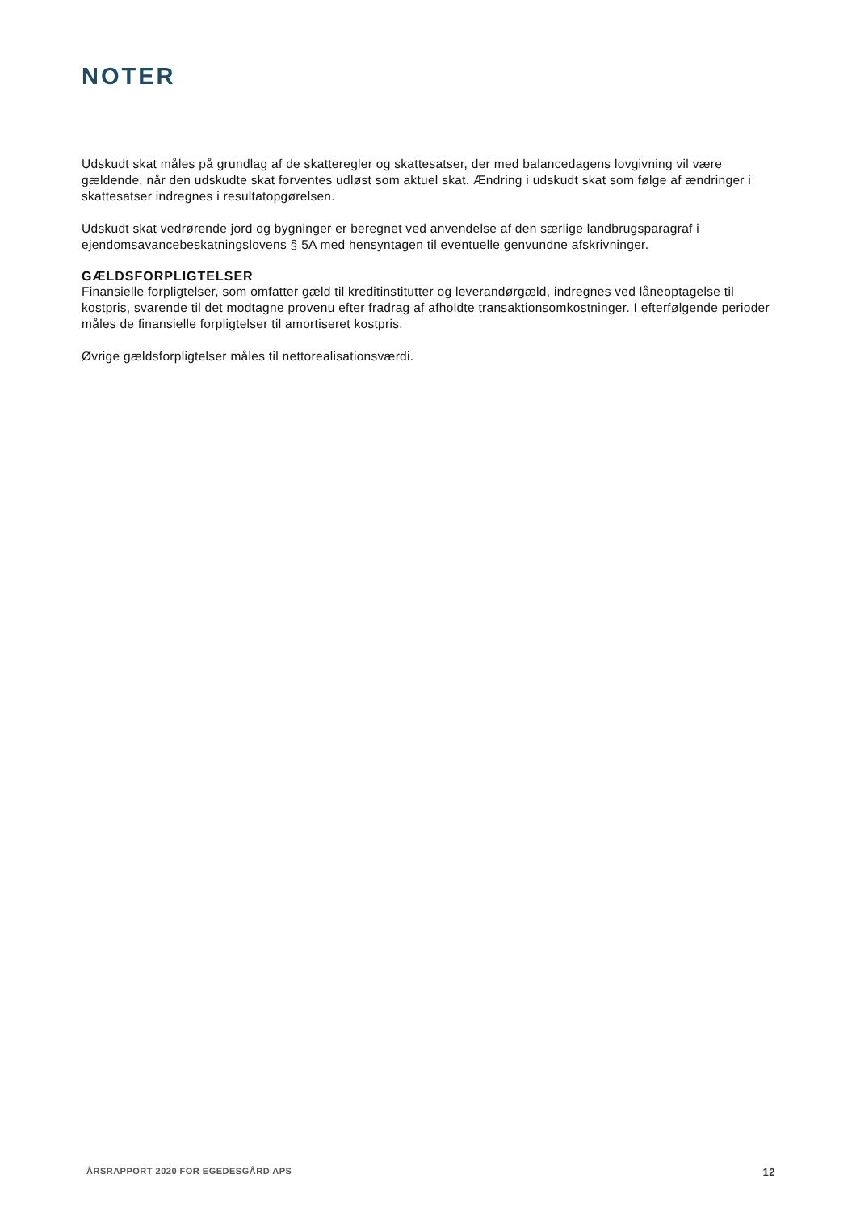NOTER
Udskudt skat måles på grundlag af de skatteregler og skattesatser, der med balancedagens lovgivning vil være gældende, når den udskudte skat forventes udløst som aktuel skat. Ændring i udskudt skat som følge af ændringer i skattesatser indregnes i resultatopgørelsen.
Udskudt skat vedrørende jord og bygninger er beregnet ved anvendelse af den særlige landbrugsparagraf i ejendomsavancebeskatningslovens § 5A med hensyntagen til eventuelle genvundne afskrivninger.
GÆLDSFORPLIGTELSER
Finansielle forpligtelser, som omfatter gæld til kreditinstitutter og leverandørgæld, indregnes ved låneoptagelse til kostpris, svarende til det modtagne provenu efter fradrag af afholdte transaktionsomkostninger. I efterfølgende perioder måles de finansielle forpligtelser til amortiseret kostpris.
Øvrige gældsforpligtelser måles til nettorealisationsværdi.
ÅRSRAPPORT 2020 FOR EGEDESGÅRD APS 12